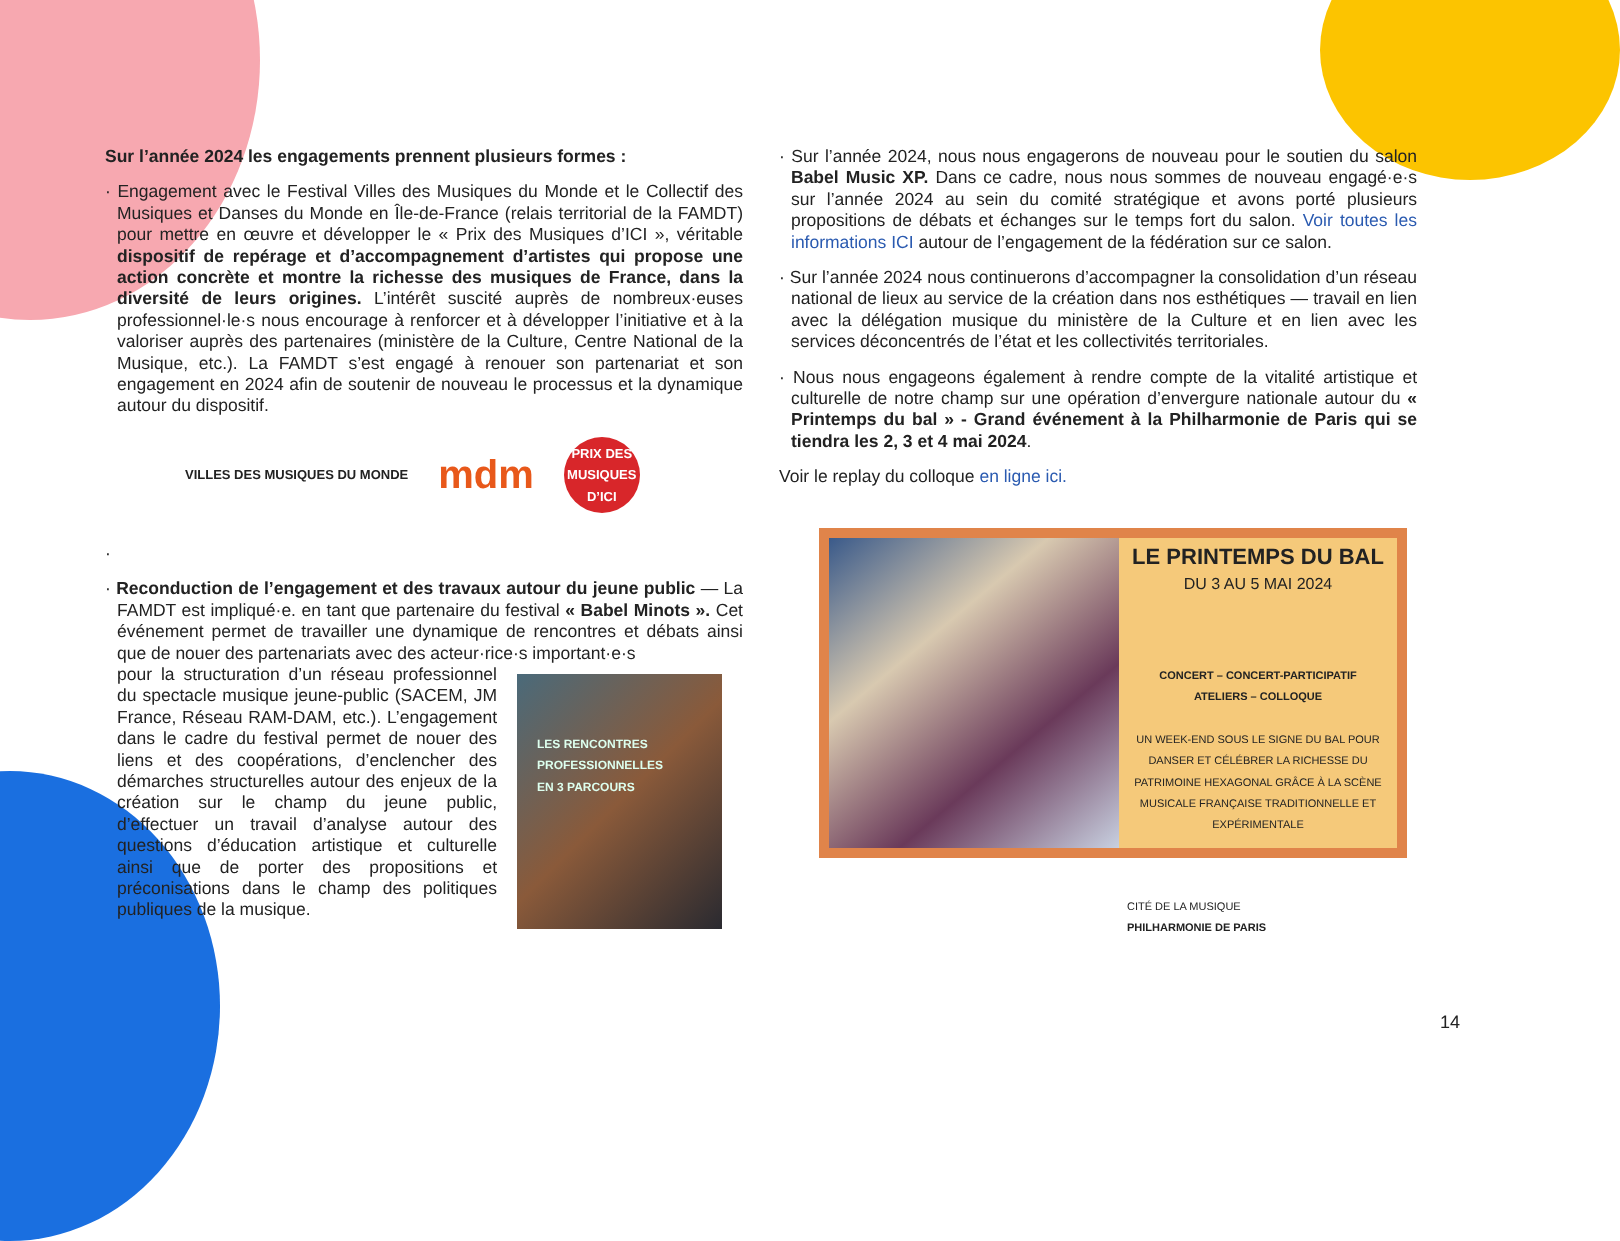Sur l’année 2024 les engagements prennent plusieurs formes :
· Engagement avec le Festival Villes des Musiques du Monde et le Collectif des Musiques et Danses du Monde en Île-de-France (relais territorial de la FAMDT) pour mettre en œuvre et développer le « Prix des Musiques d’ICI », véritable dispositif de repérage et d’accompagnement d’artistes qui propose une action concrète et montre la richesse des musiques de France, dans la diversité de leurs origines. L’intérêt suscité auprès de nombreux·euses professionnel·le·s nous encourage à renforcer et à développer l’initiative et à la valoriser auprès des partenaires (ministère de la Culture, Centre National de la Musique, etc.). La FAMDT s’est engagé à renouer son partenariat et son engagement en 2024 afin de soutenir de nouveau le processus et la dynamique autour du dispositif.
VILLES DES MUSIQUES DU MONDE
mdm
PRIX DES MUSIQUES D’ICI
·
· Reconduction de l’engagement et des travaux autour du jeune public — La FAMDT est impliqué·e. en tant que partenaire du festival « Babel Minots ». Cet événement permet de travailler une dynamique de rencontres et débats ainsi que de nouer des partenariats avec des acteur·rice·s important·e·s
pour la structuration d’un réseau professionnel du spectacle musique jeune-public (SACEM, JM France, Réseau RAM-DAM, etc.). L’engagement dans le cadre du festival permet de nouer des liens et des coopérations, d’enclencher des démarches structurelles autour des enjeux de la création sur le champ du jeune public, d’effectuer un travail d’analyse autour des questions d’éducation artistique et culturelle ainsi que de porter des propositions et préconisations dans le champ des politiques publiques de la musique.
LES RENCONTRES PROFESSIONNELLES
EN 3 PARCOURS
· Sur l’année 2024, nous nous engagerons de nouveau pour le soutien du salon Babel Music XP. Dans ce cadre, nous nous sommes de nouveau engagé·e·s sur l’année 2024 au sein du comité stratégique et avons porté plusieurs propositions de débats et échanges sur le temps fort du salon. Voir toutes les informations ICI autour de l’engagement de la fédération sur ce salon.
· Sur l’année 2024 nous continuerons d’accompagner la consolidation d’un réseau national de lieux au service de la création dans nos esthétiques — travail en lien avec la délégation musique du ministère de la Culture et en lien avec les services déconcentrés de l’état et les collectivités territoriales.
· Nous nous engageons également à rendre compte de la vitalité artistique et culturelle de notre champ sur une opération d’envergure nationale autour du « Printemps du bal » - Grand événement à la Philharmonie de Paris qui se tiendra les 2, 3 et 4 mai 2024.
Voir le replay du colloque en ligne ici.
LE PRINTEMPS DU BAL
DU 3 AU 5 MAI 2024
CONCERT – CONCERT-PARTICIPATIF
ATELIERS – COLLOQUE
UN WEEK-END SOUS LE SIGNE DU BAL POUR DANSER ET CÉLÉBRER LA RICHESSE DU PATRIMOINE HEXAGONAL GRÂCE À LA SCÈNE MUSICALE FRANÇAISE TRADITIONNELLE ET EXPÉRIMENTALE
CITÉ DE LA MUSIQUE
PHILHARMONIE DE PARIS
14